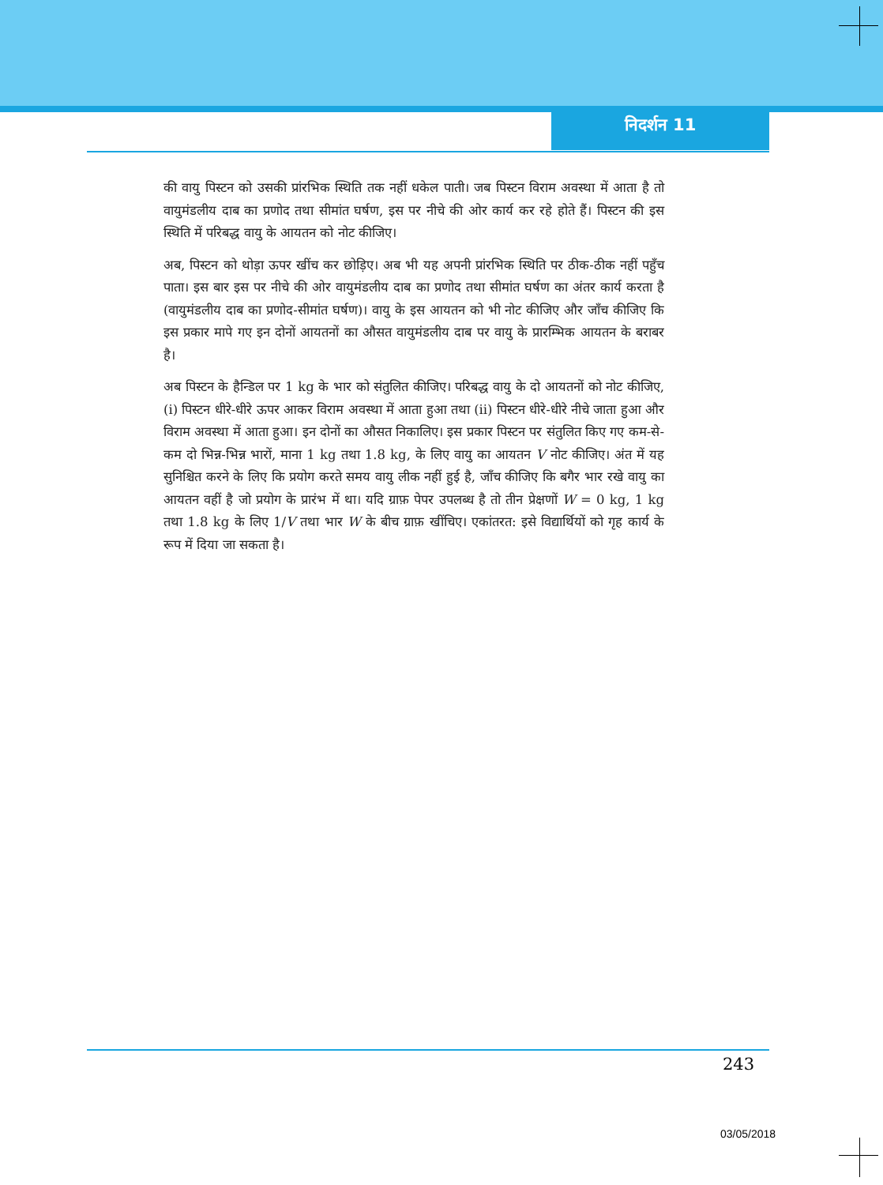निदर्शन 11
की वायु पिस्टन को उसकी प्रांरभिक स्थिति तक नहीं धकेल पाती। जब पिस्टन विराम अवस्था में आता है तो वायुमंडलीय दाब का प्रणोद तथा सीमांत घर्षण, इस पर नीचे की ओर कार्य कर रहे होते हैं। पिस्टन की इस स्थिति में परिबद्ध वायु के आयतन को नोट कीजिए।
अब, पिस्टन को थोड़ा ऊपर खींच कर छोड़िए। अब भी यह अपनी प्रांरभिक स्थिति पर ठीक-ठीक नहीं पहुँच पाता। इस बार इस पर नीचे की ओर वायुमंडलीय दाब का प्रणोद तथा सीमांत घर्षण का अंतर कार्य करता है (वायुमंडलीय दाब का प्रणोद-सीमांत घर्षण)। वायु के इस आयतन को भी नोट कीजिए और जाँच कीजिए कि इस प्रकार मापे गए इन दोनों आयतनों का औसत वायुमंडलीय दाब पर वायु के प्रारम्भिक आयतन के बराबर है।
अब पिस्टन के हैन्डिल पर 1 kg के भार को संतुलित कीजिए। परिबद्ध वायु के दो आयतनों को नोट कीजिए, (i) पिस्टन धीरे-धीरे ऊपर आकर विराम अवस्था में आता हुआ तथा (ii) पिस्टन धीरे-धीरे नीचे जाता हुआ और विराम अवस्था में आता हुआ। इन दोनों का औसत निकालिए। इस प्रकार पिस्टन पर संतुलित किए गए कम-से-कम दो भिन्न-भिन्न भारों, माना 1 kg तथा 1.8 kg, के लिए वायु का आयतन V नोट कीजिए। अंत में यह सुनिश्चित करने के लिए कि प्रयोग करते समय वायु लीक नहीं हुई है, जाँच कीजिए कि बगैर भार रखे वायु का आयतन वहीं है जो प्रयोग के प्रारंभ में था। यदि ग्राफ़ पेपर उपलब्ध है तो तीन प्रेक्षणों W = 0 kg, 1 kg तथा 1.8 kg के लिए 1/V तथा भार W के बीच ग्राफ़ खींचिए। एकांतरत: इसे विद्यार्थियों को गृह कार्य के रूप में दिया जा सकता है।
243
03/05/2018